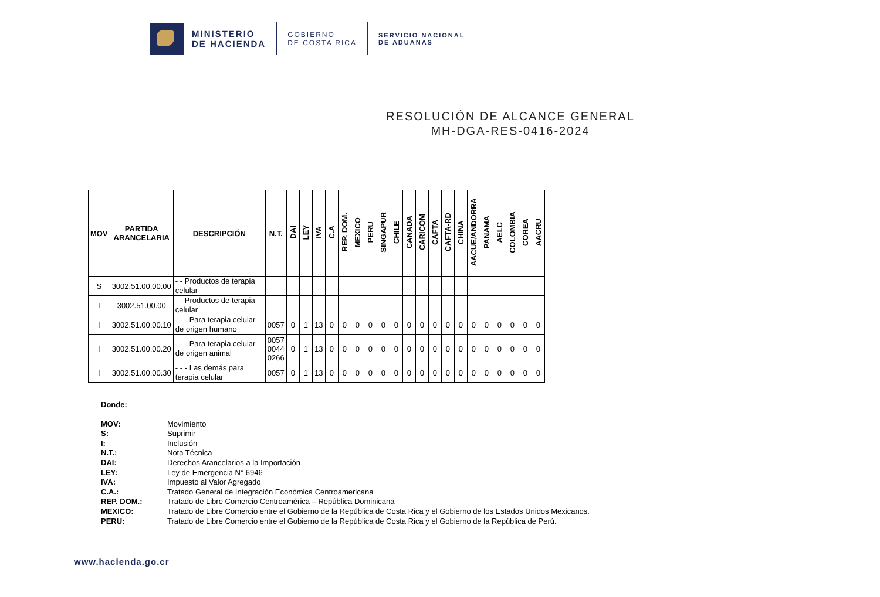MINISTERIO
DE HACIENDA
GOBIERNO
DE COSTA RICA
SERVICIO NACIONAL
DE ADUANAS
RESOLUCIÓN DE ALCANCE GENERAL
MH-DGA-RES-0416-2024
| MOV | PARTIDA ARANCELARIA | DESCRIPCIÓN | N.T. | DAI | LEY | IVA | C.A | REP. DOM. | MEXICO | PERU | SINGAPUR | CHILE | CANADA | CARICOM | CAFTA | CAFTA-RD | CHINA | AACUE/ANDORRA | PANAMA | AELC | COLOMBIA | COREA | AACRU |
| --- | --- | --- | --- | --- | --- | --- | --- | --- | --- | --- | --- | --- | --- | --- | --- | --- | --- | --- | --- | --- | --- | --- | --- |
| S | 3002.51.00.00.00 | - - Productos de terapia celular | | | | | | | | | | | | | | | | | | | | | |
| I | 3002.51.00.00 | - - Productos de terapia celular | | | | | | | | | | | | | | | | | | | | | |
| I | 3002.51.00.00.10 | - - - Para terapia celular de origen humano | 0057 | 0 | 1 | 13 | 0 | 0 | 0 | 0 | 0 | 0 | 0 | 0 | 0 | 0 | 0 | 0 | 0 | 0 | 0 | 0 | 0 |
| I | 3002.51.00.00.20 | - - - Para terapia celular de origen animal | 0057 0044 0266 | 0 | 1 | 13 | 0 | 0 | 0 | 0 | 0 | 0 | 0 | 0 | 0 | 0 | 0 | 0 | 0 | 0 | 0 | 0 | 0 |
| I | 3002.51.00.00.30 | - - - Las demás para terapia celular | 0057 | 0 | 1 | 13 | 0 | 0 | 0 | 0 | 0 | 0 | 0 | 0 | 0 | 0 | 0 | 0 | 0 | 0 | 0 | 0 | 0 |
Donde:
MOV: Movimiento
S: Suprimir
I: Inclusión
N.T.: Nota Técnica
DAI: Derechos Arancelarios a la Importación
LEY: Ley de Emergencia N° 6946
IVA: Impuesto al Valor Agregado
C.A.: Tratado General de Integración Económica Centroamericana
REP. DOM.: Tratado de Libre Comercio Centroamérica – República Dominicana
MEXICO: Tratado de Libre Comercio entre el Gobierno de la República de Costa Rica y el Gobierno de los Estados Unidos Mexicanos.
PERU: Tratado de Libre Comercio entre el Gobierno de la República de Costa Rica y el Gobierno de la República de Perú.
www.hacienda.go.cr